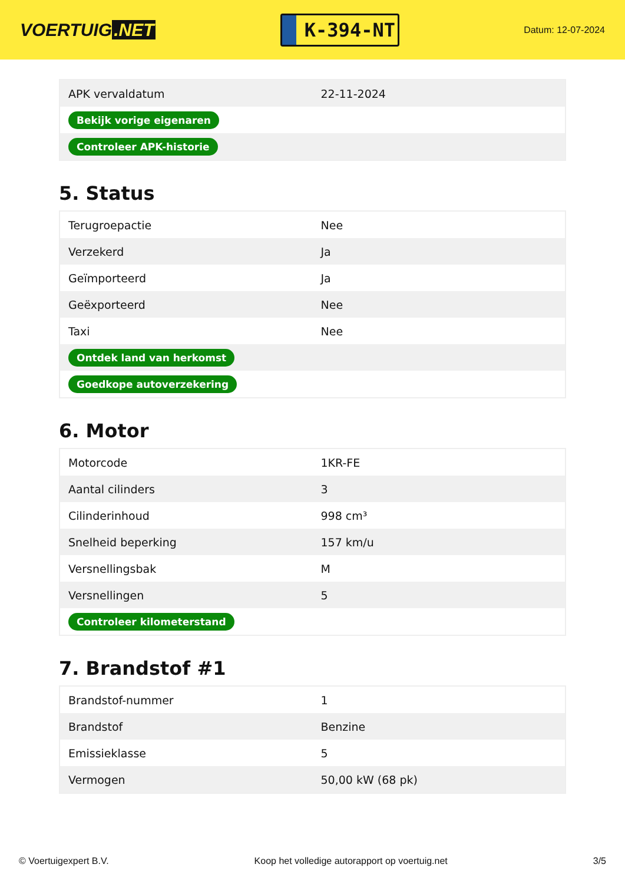VOERTUIG.NET
K-394-NT
Datum: 12-07-2024
| APK vervaldatum | 22-11-2024 |
| Bekijk vorige eigenaren | |
| Controleer APK-historie | |
5. Status
| Terugroepactie | Nee |
| Verzekerd | Ja |
| Geïmporteerd | Ja |
| Geëxporteerd | Nee |
| Taxi | Nee |
| Ontdek land van herkomst | |
| Goedkope autoverzekering | |
6. Motor
| Motorcode | 1KR-FE |
| Aantal cilinders | 3 |
| Cilinderinhoud | 998 cm³ |
| Snelheid beperking | 157 km/u |
| Versnellingsbak | M |
| Versnellingen | 5 |
| Controleer kilometerstand | |
7. Brandstof #1
| Brandstof-nummer | 1 |
| Brandstof | Benzine |
| Emissieklasse | 5 |
| Vermogen | 50,00 kW (68 pk) |
© Voertuigexpert B.V. Koop het volledige autorapport op voertuig.net 3/5